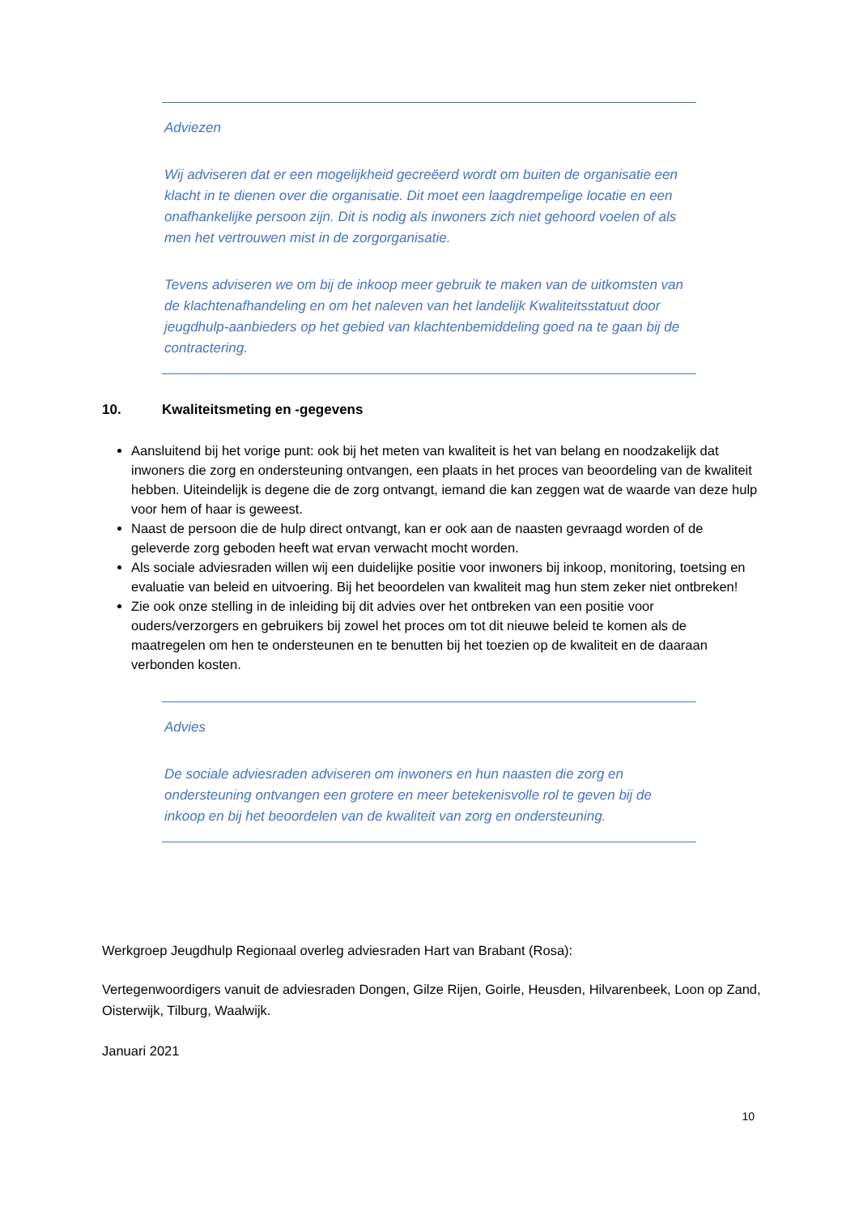Adviezen
Wij adviseren dat er een mogelijkheid gecreëerd wordt om buiten de organisatie een klacht in te dienen over die organisatie. Dit moet een laagdrempelige locatie en een onafhankelijke persoon zijn. Dit is nodig als inwoners zich niet gehoord voelen of als men het vertrouwen mist in de zorgorganisatie.
Tevens adviseren we om bij de inkoop meer gebruik te maken van de uitkomsten van de klachtenafhandeling en om het naleven van het landelijk Kwaliteitsstatuut door jeugdhulp-aanbieders op het gebied van klachtenbemiddeling goed na te gaan bij de contractering.
10. Kwaliteitsmeting en -gegevens
Aansluitend bij het vorige punt: ook bij het meten van kwaliteit is het van belang en noodzakelijk dat inwoners die zorg en ondersteuning ontvangen, een plaats in het proces van beoordeling van de kwaliteit hebben. Uiteindelijk is degene die de zorg ontvangt, iemand die kan zeggen wat de waarde van deze hulp voor hem of haar is geweest.
Naast de persoon die de hulp direct ontvangt, kan er ook aan de naasten gevraagd worden of de geleverde zorg geboden heeft wat ervan verwacht mocht worden.
Als sociale adviesraden willen wij een duidelijke positie voor inwoners bij inkoop, monitoring, toetsing en evaluatie van beleid en uitvoering. Bij het beoordelen van kwaliteit mag hun stem zeker niet ontbreken!
Zie ook onze stelling in de inleiding bij dit advies over het ontbreken van een positie voor ouders/verzorgers en gebruikers bij zowel het proces om tot dit nieuwe beleid te komen als de maatregelen om hen te ondersteunen en te benutten bij het toezien op de kwaliteit en de daaraan verbonden kosten.
Advies
De sociale adviesraden adviseren om inwoners en hun naasten die zorg en ondersteuning ontvangen een grotere en meer betekenisvolle rol te geven bij de inkoop en bij het beoordelen van de kwaliteit van zorg en ondersteuning.
Werkgroep Jeugdhulp Regionaal overleg adviesraden Hart van Brabant (Rosa):
Vertegenwoordigers vanuit de adviesraden Dongen, Gilze Rijen, Goirle, Heusden, Hilvarenbeek, Loon op Zand, Oisterwijk, Tilburg, Waalwijk.
Januari 2021
10